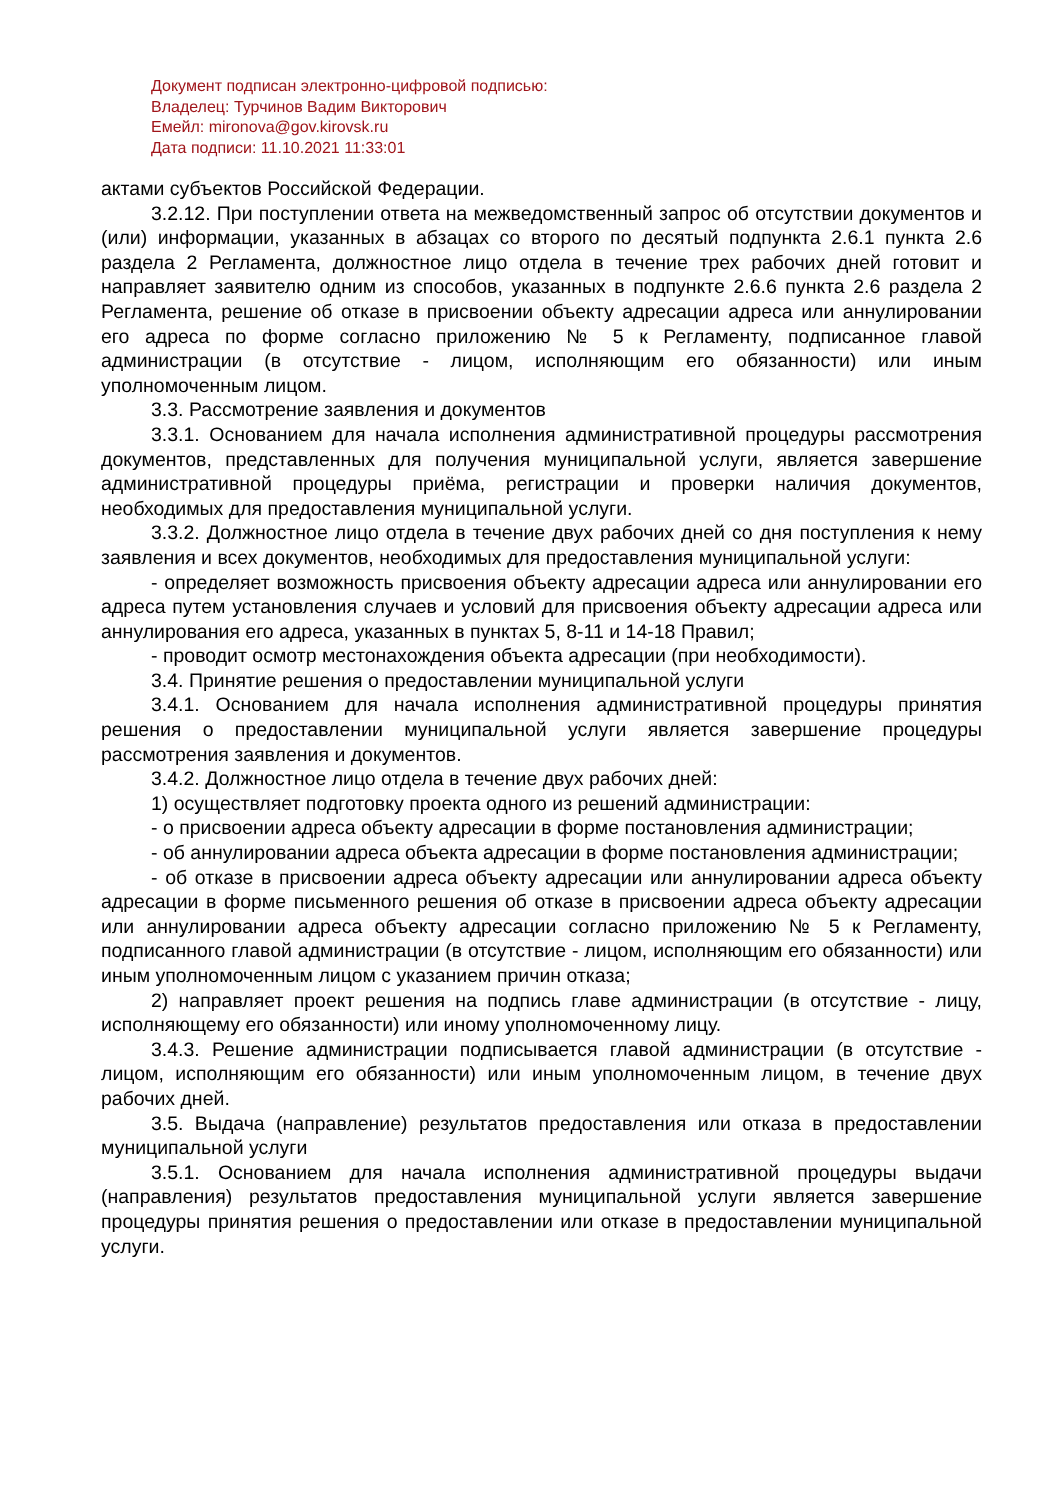Документ подписан электронно-цифровой подписью:
Владелец: Турчинов Вадим Викторович
Емейл: mironova@gov.kirovsk.ru
Дата подписи: 11.10.2021 11:33:01
актами субъектов Российской Федерации.
3.2.12. При поступлении ответа на межведомственный запрос об отсутствии документов и (или) информации, указанных в абзацах со второго по десятый подпункта 2.6.1 пункта 2.6 раздела 2 Регламента, должностное лицо отдела в течение трех рабочих дней готовит и направляет заявителю одним из способов, указанных в подпункте 2.6.6 пункта 2.6 раздела 2 Регламента, решение об отказе в присвоении объекту адресации адреса или аннулировании его адреса по форме согласно приложению № 5 к Регламенту, подписанное главой администрации (в отсутствие - лицом, исполняющим его обязанности) или иным уполномоченным лицом.
3.3. Рассмотрение заявления и документов
3.3.1. Основанием для начала исполнения административной процедуры рассмотрения документов, представленных для получения муниципальной услуги, является завершение административной процедуры приёма, регистрации и проверки наличия документов, необходимых для предоставления муниципальной услуги.
3.3.2. Должностное лицо отдела в течение двух рабочих дней со дня поступления к нему заявления и всех документов, необходимых для предоставления муниципальной услуги:
- определяет возможность присвоения объекту адресации адреса или аннулировании его адреса путем установления случаев и условий для присвоения объекту адресации адреса или аннулирования его адреса, указанных в пунктах 5, 8-11 и 14-18 Правил;
- проводит осмотр местонахождения объекта адресации (при необходимости).
3.4. Принятие решения о предоставлении муниципальной услуги
3.4.1. Основанием для начала исполнения административной процедуры принятия решения о предоставлении муниципальной услуги является завершение процедуры рассмотрения заявления и документов.
3.4.2. Должностное лицо отдела в течение двух рабочих дней:
1) осуществляет подготовку проекта одного из решений администрации:
- о присвоении адреса объекту адресации в форме постановления администрации;
- об аннулировании адреса объекта адресации в форме постановления администрации;
- об отказе в присвоении адреса объекту адресации или аннулировании адреса объекту адресации в форме письменного решения об отказе в присвоении адреса объекту адресации или аннулировании адреса объекту адресации согласно приложению № 5 к Регламенту, подписанного главой администрации (в отсутствие - лицом, исполняющим его обязанности) или иным уполномоченным лицом с указанием причин отказа;
2) направляет проект решения на подпись главе администрации (в отсутствие - лицу, исполняющему его обязанности) или иному уполномоченному лицу.
3.4.3. Решение администрации подписывается главой администрации (в отсутствие - лицом, исполняющим его обязанности) или иным уполномоченным лицом, в течение двух рабочих дней.
3.5. Выдача (направление) результатов предоставления или отказа в предоставлении муниципальной услуги
3.5.1. Основанием для начала исполнения административной процедуры выдачи (направления) результатов предоставления муниципальной услуги является завершение процедуры принятия решения о предоставлении или отказе в предоставлении муниципальной услуги.